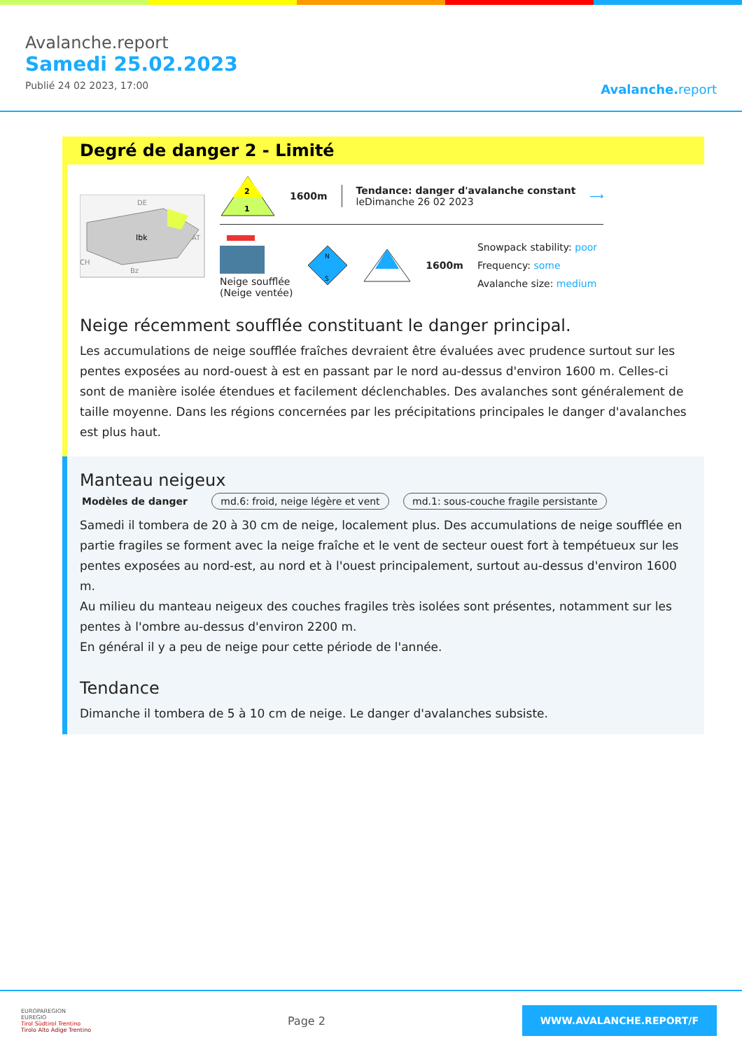Avalanche.report
Samedi 25.02.2023
Publié 24 02 2023, 17:00
Avalanche. report
Degré de danger 2 - Limité
Ibk
DE
AT
CH
Bz
2
1
1600m
Tendance: danger d'avalanche constant
leDimanche 26 02 2023
⟶
Neige soufflée
(Neige ventée)
N
S
1600m
Snowpack stability: poor
Frequency: some
Avalanche size: medium
Neige récemment soufflée constituant le danger principal.
Les accumulations de neige soufflée fraîches devraient être évaluées avec prudence surtout sur les pentes exposées au nord-ouest à est en passant par le nord au-dessus d'environ 1600 m. Celles-ci sont de manière isolée étendues et facilement déclenchables. Des avalanches sont généralement de taille moyenne. Dans les régions concernées par les précipitations principales le danger d'avalanches est plus haut.
Manteau neigeux
Modèles de danger md.6: froid, neige légère et vent md.1: sous-couche fragile persistante
Samedi il tombera de 20 à 30 cm de neige, localement plus. Des accumulations de neige soufflée en partie fragiles se forment avec la neige fraîche et le vent de secteur ouest fort à tempétueux sur les pentes exposées au nord-est, au nord et à l'ouest principalement, surtout au-dessus d'environ 1600 m.
Au milieu du manteau neigeux des couches fragiles très isolées sont présentes, notamment sur les pentes à l'ombre au-dessus d'environ 2200 m.
En général il y a peu de neige pour cette période de l'année.
Tendance
Dimanche il tombera de 5 à 10 cm de neige. Le danger d'avalanches subsiste.
EUROPAREGION
EUREGIO
Tirol Südtirol Trentino
Tirolo Alto Adige Trentino
Page 2
WWW.AVALANCHE.REPORT/F